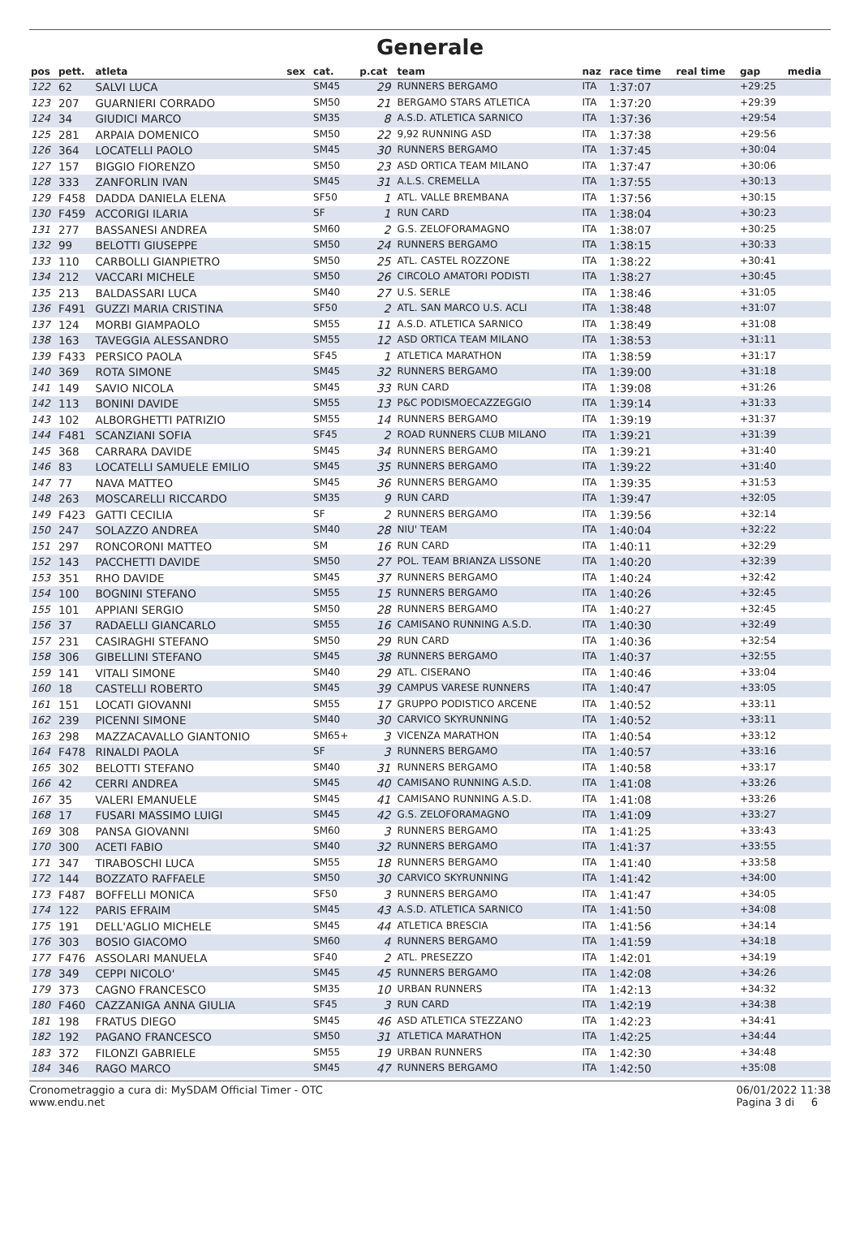Generale
| pos | pett. | atleta | sex | cat. | p.cat | team | naz | race time | real time | gap | media |
| --- | --- | --- | --- | --- | --- | --- | --- | --- | --- | --- | --- |
| 122 | 62 | SALVI LUCA | | SM45 | 29 | RUNNERS BERGAMO | ITA | 1:37:07 | | +29:25 | |
| 123 | 207 | GUARNIERI CORRADO | | SM50 | 21 | BERGAMO STARS ATLETICA | ITA | 1:37:20 | | +29:39 | |
| 124 | 34 | GIUDICI MARCO | | SM35 | 8 | A.S.D. ATLETICA SARNICO | ITA | 1:37:36 | | +29:54 | |
| 125 | 281 | ARPAIA DOMENICO | | SM50 | 22 | 9,92 RUNNING ASD | ITA | 1:37:38 | | +29:56 | |
| 126 | 364 | LOCATELLI PAOLO | | SM45 | 30 | RUNNERS BERGAMO | ITA | 1:37:45 | | +30:04 | |
| 127 | 157 | BIGGIO FIORENZO | | SM50 | 23 | ASD ORTICA TEAM MILANO | ITA | 1:37:47 | | +30:06 | |
| 128 | 333 | ZANFORLIN IVAN | | SM45 | 31 | A.L.S. CREMELLA | ITA | 1:37:55 | | +30:13 | |
| 129 | F458 | DADDA DANIELA ELENA | | SF50 | 1 | ATL. VALLE BREMBANA | ITA | 1:37:56 | | +30:15 | |
| 130 | F459 | ACCORIGI ILARIA | | SF | 1 | RUN CARD | ITA | 1:38:04 | | +30:23 | |
| 131 | 277 | BASSANESI ANDREA | | SM60 | 2 | G.S. ZELOFORAMAGNO | ITA | 1:38:07 | | +30:25 | |
| 132 | 99 | BELOTTI GIUSEPPE | | SM50 | 24 | RUNNERS BERGAMO | ITA | 1:38:15 | | +30:33 | |
| 133 | 110 | CARBOLLI GIANPIETRO | | SM50 | 25 | ATL. CASTEL ROZZONE | ITA | 1:38:22 | | +30:41 | |
| 134 | 212 | VACCARI MICHELE | | SM50 | 26 | CIRCOLO AMATORI PODISTI | ITA | 1:38:27 | | +30:45 | |
| 135 | 213 | BALDASSARI LUCA | | SM40 | 27 | U.S. SERLE | ITA | 1:38:46 | | +31:05 | |
| 136 | F491 | GUZZI MARIA CRISTINA | | SF50 | 2 | ATL. SAN MARCO U.S. ACLI | ITA | 1:38:48 | | +31:07 | |
| 137 | 124 | MORBI GIAMPAOLO | | SM55 | 11 | A.S.D. ATLETICA SARNICO | ITA | 1:38:49 | | +31:08 | |
| 138 | 163 | TAVEGGIA ALESSANDRO | | SM55 | 12 | ASD ORTICA TEAM MILANO | ITA | 1:38:53 | | +31:11 | |
| 139 | F433 | PERSICO PAOLA | | SF45 | 1 | ATLETICA MARATHON | ITA | 1:38:59 | | +31:17 | |
| 140 | 369 | ROTA SIMONE | | SM45 | 32 | RUNNERS BERGAMO | ITA | 1:39:00 | | +31:18 | |
| 141 | 149 | SAVIO NICOLA | | SM45 | 33 | RUN CARD | ITA | 1:39:08 | | +31:26 | |
| 142 | 113 | BONINI DAVIDE | | SM55 | 13 | P&C PODISMOECAZZEGGIO | ITA | 1:39:14 | | +31:33 | |
| 143 | 102 | ALBORGHETTI PATRIZIO | | SM55 | 14 | RUNNERS BERGAMO | ITA | 1:39:19 | | +31:37 | |
| 144 | F481 | SCANZIANI SOFIA | | SF45 | 2 | ROAD RUNNERS CLUB MILANO | ITA | 1:39:21 | | +31:39 | |
| 145 | 368 | CARRARA DAVIDE | | SM45 | 34 | RUNNERS BERGAMO | ITA | 1:39:21 | | +31:40 | |
| 146 | 83 | LOCATELLI SAMUELE EMILIO | | SM45 | 35 | RUNNERS BERGAMO | ITA | 1:39:22 | | +31:40 | |
| 147 | 77 | NAVA MATTEO | | SM45 | 36 | RUNNERS BERGAMO | ITA | 1:39:35 | | +31:53 | |
| 148 | 263 | MOSCARELLI RICCARDO | | SM35 | 9 | RUN CARD | ITA | 1:39:47 | | +32:05 | |
| 149 | F423 | GATTI CECILIA | | SF | 2 | RUNNERS BERGAMO | ITA | 1:39:56 | | +32:14 | |
| 150 | 247 | SOLAZZO ANDREA | | SM40 | 28 | NIU' TEAM | ITA | 1:40:04 | | +32:22 | |
| 151 | 297 | RONCORONI MATTEO | | SM | 16 | RUN CARD | ITA | 1:40:11 | | +32:29 | |
| 152 | 143 | PACCHETTI DAVIDE | | SM50 | 27 | POL. TEAM BRIANZA LISSONE | ITA | 1:40:20 | | +32:39 | |
| 153 | 351 | RHO DAVIDE | | SM45 | 37 | RUNNERS BERGAMO | ITA | 1:40:24 | | +32:42 | |
| 154 | 100 | BOGNINI STEFANO | | SM55 | 15 | RUNNERS BERGAMO | ITA | 1:40:26 | | +32:45 | |
| 155 | 101 | APPIANI SERGIO | | SM50 | 28 | RUNNERS BERGAMO | ITA | 1:40:27 | | +32:45 | |
| 156 | 37 | RADAELLI GIANCARLO | | SM55 | 16 | CAMISANO RUNNING A.S.D. | ITA | 1:40:30 | | +32:49 | |
| 157 | 231 | CASIRAGHI STEFANO | | SM50 | 29 | RUN CARD | ITA | 1:40:36 | | +32:54 | |
| 158 | 306 | GIBELLINI STEFANO | | SM45 | 38 | RUNNERS BERGAMO | ITA | 1:40:37 | | +32:55 | |
| 159 | 141 | VITALI SIMONE | | SM40 | 29 | ATL. CISERANO | ITA | 1:40:46 | | +33:04 | |
| 160 | 18 | CASTELLI ROBERTO | | SM45 | 39 | CAMPUS VARESE RUNNERS | ITA | 1:40:47 | | +33:05 | |
| 161 | 151 | LOCATI GIOVANNI | | SM55 | 17 | GRUPPO PODISTICO ARCENE | ITA | 1:40:52 | | +33:11 | |
| 162 | 239 | PICENNI SIMONE | | SM40 | 30 | CARVICO SKYRUNNING | ITA | 1:40:52 | | +33:11 | |
| 163 | 298 | MAZZACAVALLO GIANTONIO | | SM65+ | 3 | VICENZA MARATHON | ITA | 1:40:54 | | +33:12 | |
| 164 | F478 | RINALDI PAOLA | | SF | 3 | RUNNERS BERGAMO | ITA | 1:40:57 | | +33:16 | |
| 165 | 302 | BELOTTI STEFANO | | SM40 | 31 | RUNNERS BERGAMO | ITA | 1:40:58 | | +33:17 | |
| 166 | 42 | CERRI ANDREA | | SM45 | 40 | CAMISANO RUNNING A.S.D. | ITA | 1:41:08 | | +33:26 | |
| 167 | 35 | VALERI EMANUELE | | SM45 | 41 | CAMISANO RUNNING A.S.D. | ITA | 1:41:08 | | +33:26 | |
| 168 | 17 | FUSARI MASSIMO LUIGI | | SM45 | 42 | G.S. ZELOFORAMAGNO | ITA | 1:41:09 | | +33:27 | |
| 169 | 308 | PANSA GIOVANNI | | SM60 | 3 | RUNNERS BERGAMO | ITA | 1:41:25 | | +33:43 | |
| 170 | 300 | ACETI FABIO | | SM40 | 32 | RUNNERS BERGAMO | ITA | 1:41:37 | | +33:55 | |
| 171 | 347 | TIRABOSCHI LUCA | | SM55 | 18 | RUNNERS BERGAMO | ITA | 1:41:40 | | +33:58 | |
| 172 | 144 | BOZZATO RAFFAELE | | SM50 | 30 | CARVICO SKYRUNNING | ITA | 1:41:42 | | +34:00 | |
| 173 | F487 | BOFFELLI MONICA | | SF50 | 3 | RUNNERS BERGAMO | ITA | 1:41:47 | | +34:05 | |
| 174 | 122 | PARIS EFRAIM | | SM45 | 43 | A.S.D. ATLETICA SARNICO | ITA | 1:41:50 | | +34:08 | |
| 175 | 191 | DELL'AGLIO MICHELE | | SM45 | 44 | ATLETICA BRESCIA | ITA | 1:41:56 | | +34:14 | |
| 176 | 303 | BOSIO GIACOMO | | SM60 | 4 | RUNNERS BERGAMO | ITA | 1:41:59 | | +34:18 | |
| 177 | F476 | ASSOLARI MANUELA | | SF40 | 2 | ATL. PRESEZZO | ITA | 1:42:01 | | +34:19 | |
| 178 | 349 | CEPPI NICOLO' | | SM45 | 45 | RUNNERS BERGAMO | ITA | 1:42:08 | | +34:26 | |
| 179 | 373 | CAGNO FRANCESCO | | SM35 | 10 | URBAN RUNNERS | ITA | 1:42:13 | | +34:32 | |
| 180 | F460 | CAZZANIGA ANNA GIULIA | | SF45 | 3 | RUN CARD | ITA | 1:42:19 | | +34:38 | |
| 181 | 198 | FRATUS DIEGO | | SM45 | 46 | ASD ATLETICA STEZZANO | ITA | 1:42:23 | | +34:41 | |
| 182 | 192 | PAGANO FRANCESCO | | SM50 | 31 | ATLETICA MARATHON | ITA | 1:42:25 | | +34:44 | |
| 183 | 372 | FILONZI GABRIELE | | SM55 | 19 | URBAN RUNNERS | ITA | 1:42:30 | | +34:48 | |
| 184 | 346 | RAGO MARCO | | SM45 | 47 | RUNNERS BERGAMO | ITA | 1:42:50 | | +35:08 | |
Cronometraggio a cura di: MySDAM Official Timer - OTC
www.endu.net
06/01/2022 11:38
Pagina 3 di 6